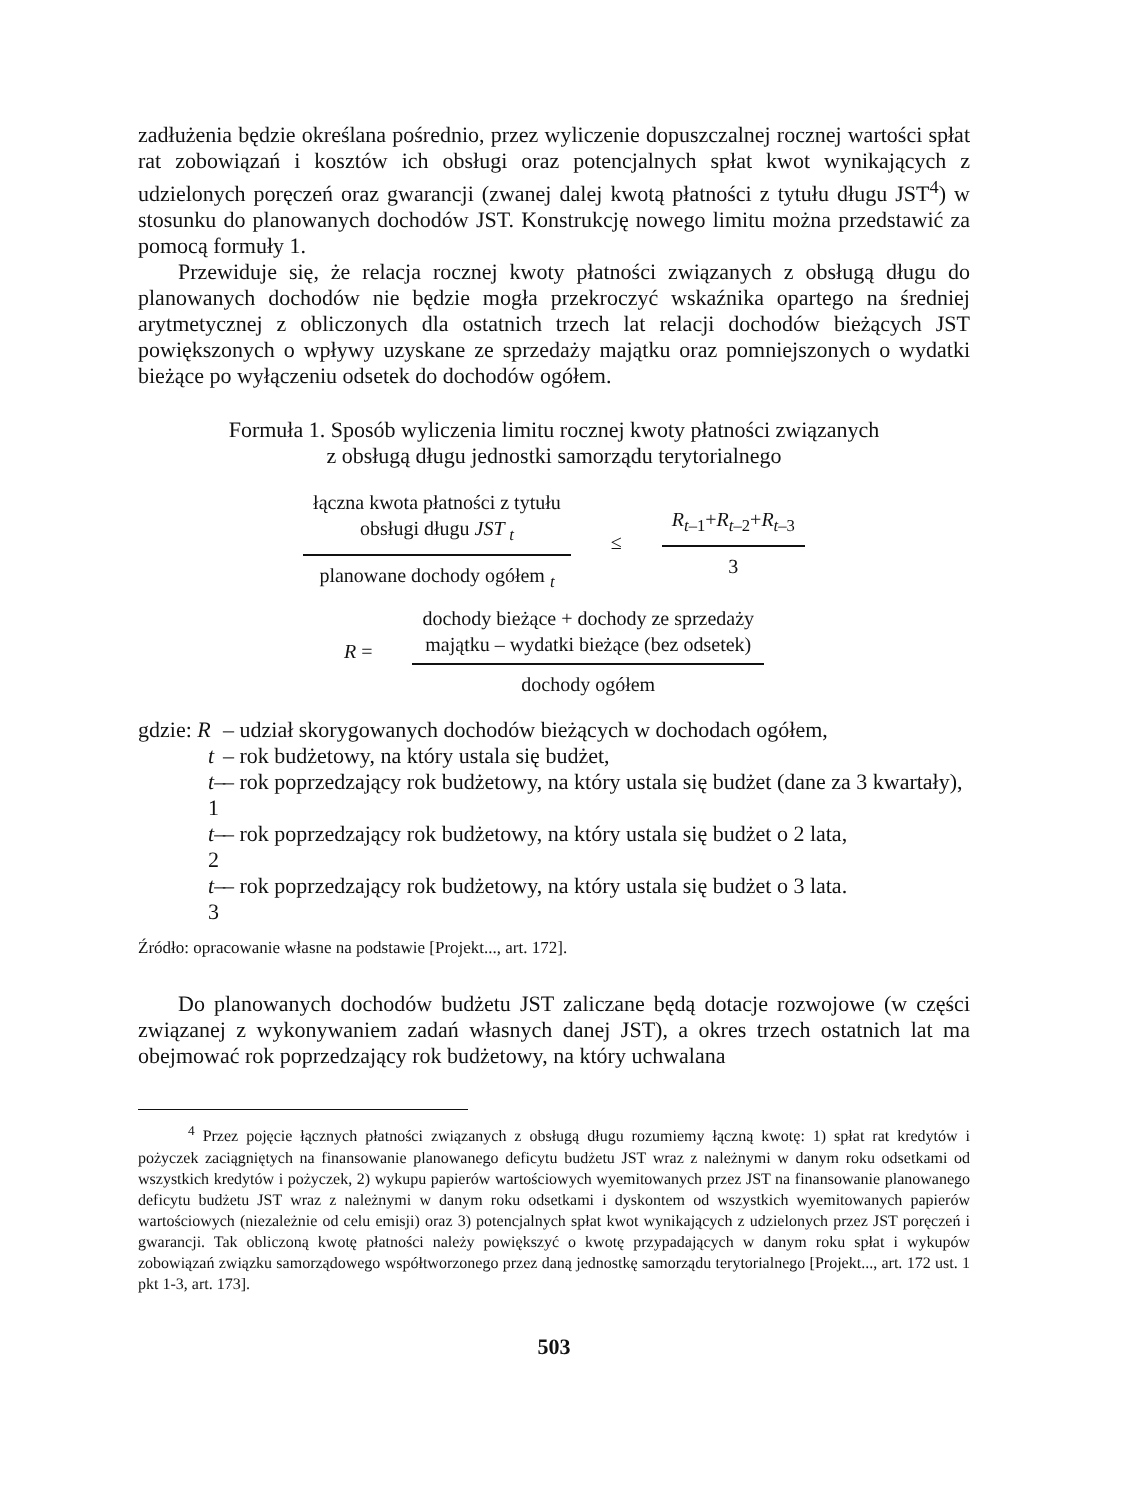zadłużenia będzie określana pośrednio, przez wyliczenie dopuszczalnej rocznej wartości spłat rat zobowiązań i kosztów ich obsługi oraz potencjalnych spłat kwot wynikających z udzielonych poręczeń oraz gwarancji (zwanej dalej kwotą płatności z tytułu długu JST<sup>4</sup>) w stosunku do planowanych dochodów JST. Konstrukcję nowego limitu można przedstawić za pomocą formuły 1.
Przewiduje się, że relacja rocznej kwoty płatności związanych z obsługą długu do planowanych dochodów nie będzie mogła przekroczyć wskaźnika opartego na średniej arytmetycznej z obliczonych dla ostatnich trzech lat relacji dochodów bieżących JST powiększonych o wpływy uzyskane ze sprzedaży majątku oraz pomniejszonych o wydatki bieżące po wyłączeniu odsetek do dochodów ogółem.
Formuła 1. Sposób wyliczenia limitu rocznej kwoty płatności związanych
z obsługą długu jednostki samorządu terytorialnego
łączna kwota płatności z tytułu
obsługi długu JST <sub>t</sub>
planowane dochody ogółem <sub>t</sub>
≤
R<sub>t</sub><sub>–1</sub>+R<sub>t</sub><sub>–2</sub>+R<sub>t</sub><sub>–3</sub>
3
R =
dochody bieżące + dochody ze sprzedaży
majątku – wydatki bieżące (bez odsetek)
dochody ogółem
gdzie: R – udział skorygowanych dochodów bieżących w dochodach ogółem,
t – rok budżetowy, na który ustala się budżet,
t–1 – rok poprzedzający rok budżetowy, na który ustala się budżet (dane za 3 kwartały),
t–2 – rok poprzedzający rok budżetowy, na który ustala się budżet o 2 lata,
t–3 – rok poprzedzający rok budżetowy, na który ustala się budżet o 3 lata.
Źródło: opracowanie własne na podstawie [Projekt..., art. 172].
Do planowanych dochodów budżetu JST zaliczane będą dotacje rozwojowe (w części związanej z wykonywaniem zadań własnych danej JST), a okres trzech ostatnich lat ma obejmować rok poprzedzający rok budżetowy, na który uchwalana
<sup>4</sup> Przez pojęcie łącznych płatności związanych z obsługą długu rozumiemy łączną kwotę: 1) spłat rat kredytów i pożyczek zaciągniętych na finansowanie planowanego deficytu budżetu JST wraz z należnymi w danym roku odsetkami od wszystkich kredytów i pożyczek, 2) wykupu papierów wartościowych wyemitowanych przez JST na finansowanie planowanego deficytu budżetu JST wraz z należnymi w danym roku odsetkami i dyskontem od wszystkich wyemitowanych papierów wartościowych (niezależnie od celu emisji) oraz 3) potencjalnych spłat kwot wynikających z udzielonych przez JST poręczeń i gwarancji. Tak obliczoną kwotę płatności należy powiększyć o kwotę przypadających w danym roku spłat i wykupów zobowiązań związku samorządowego współtworzonego przez daną jednostkę samorządu terytorialnego [Projekt..., art. 172 ust. 1 pkt 1-3, art. 173].
503